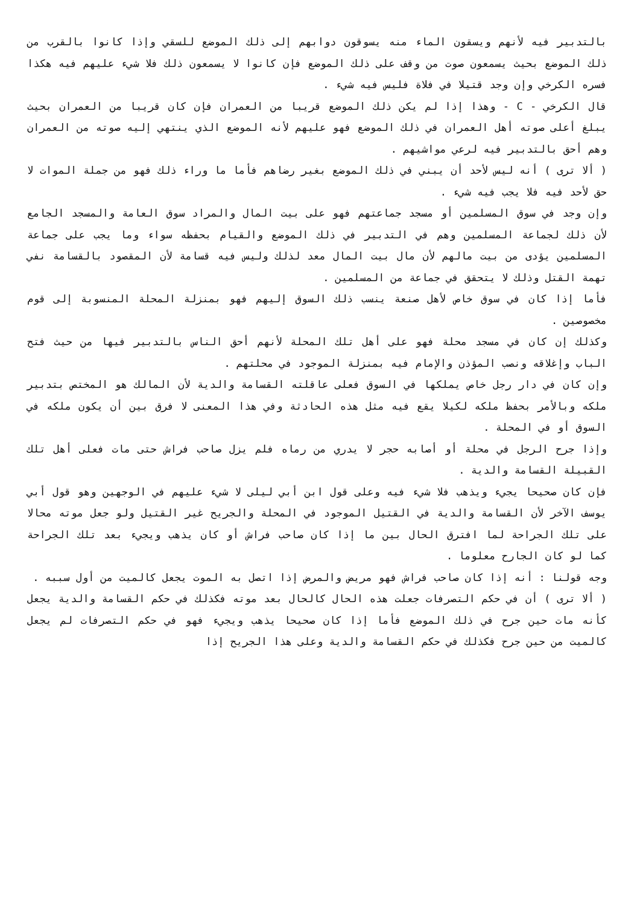بالتدبير فيه لأنهم ويسقون الماء منه يسوقون دوابهم إلى ذلك الموضع للسقي وإذا كانوا بالقرب من ذلك الموضع بحيث يسمعون صوت من وقف على ذلك الموضع فإن كانوا لا يسمعون ذلك فلا شيء عليهم فيه هكذا فسره الكرخي وإن وجد قتيلا في فلاة فليس فيه شيء .
قال الكرخي - C - وهذا إذا لم يكن ذلك الموضع قريبا من العمران فإن كان قريبا من العمران بحيث يبلغ أعلى صوته أهل العمران في ذلك الموضع فهو عليهم لأنه الموضع الذي ينتهي إليه صوته من العمران وهم أحق بالتدبير فيه لرعي مواشيهم .
( ألا ترى ) أنه ليس لأحد أن يبني في ذلك الموضع بغير رضاهم فأما ما وراء ذلك فهو من جملة الموات لا حق لأحد فيه فلا يجب فيه شيء .
وإن وجد في سوق المسلمين أو مسجد جماعتهم فهو على بيت المال والمراد سوق العامة والمسجد الجامع لأن ذلك لجماعة المسلمين وهم في التدبير في ذلك الموضع والقيام بحفظه سواء وما يجب على جماعة المسلمين يؤدى من بيت مالهم لأن مال بيت المال معد لذلك وليس فيه قسامة لأن المقصود بالقسامة نفي تهمة القتل وذلك لا يتحقق في جماعة من المسلمين .
فأما إذا كان في سوق خاص لأهل صنعة ينسب ذلك السوق إليهم فهو بمنزلة المحلة المنسوبة إلى قوم مخصوصين .
وكذلك إن كان في مسجد محلة فهو على أهل تلك المحلة لأنهم أحق الناس بالتدبير فيها من حيث فتح الباب وإغلاقه ونصب المؤذن والإمام فيه بمنزلة الموجود في محلتهم .
وإن كان في دار رجل خاص يملكها في السوق فعلى عاقلته القسامة والدية لأن المالك هو المختص بتدبير ملكه وبالأمر بحفظ ملكه لكيلا يقع فيه مثل هذه الحادثة وفي هذا المعنى لا فرق بين أن يكون ملكه في السوق أو في المحلة .
وإذا جرح الرجل في محلة أو أصابه حجر لا يدري من رماه فلم يزل صاحب فراش حتى مات فعلى أهل تلك القبيلة القسامة والدية .
فإن كان صحيحا يجيء ويذهب فلا شيء فيه وعلى قول ابن أبي ليلى لا شيء عليهم في الوجهين وهو قول أبي يوسف الآخر لأن القسامة والدية في القتيل الموجود في المحلة والجريح غير القتيل ولو جعل موته محالا على تلك الجراحة لما افترق الحال بين ما إذا كان صاحب فراش أو كان يذهب ويجيء بعد تلك الجراحة كما لو كان الجارح معلوما .
وجه قولنا : أنه إذا كان صاحب فراش فهو مريض والمرض إذا اتصل به الموت يجعل كالميت من أول سببه .
( ألا ترى ) أن في حكم التصرفات جعلت هذه الحال كالحال بعد موته فكذلك في حكم القسامة والدية يجعل كأنه مات حين جرح في ذلك الموضع فأما إذا كان صحيحا يذهب ويجيء فهو في حكم التصرفات لم يجعل كالميت من حين جرح فكذلك في حكم القسامة والدية وعلى هذا الجريح إذا